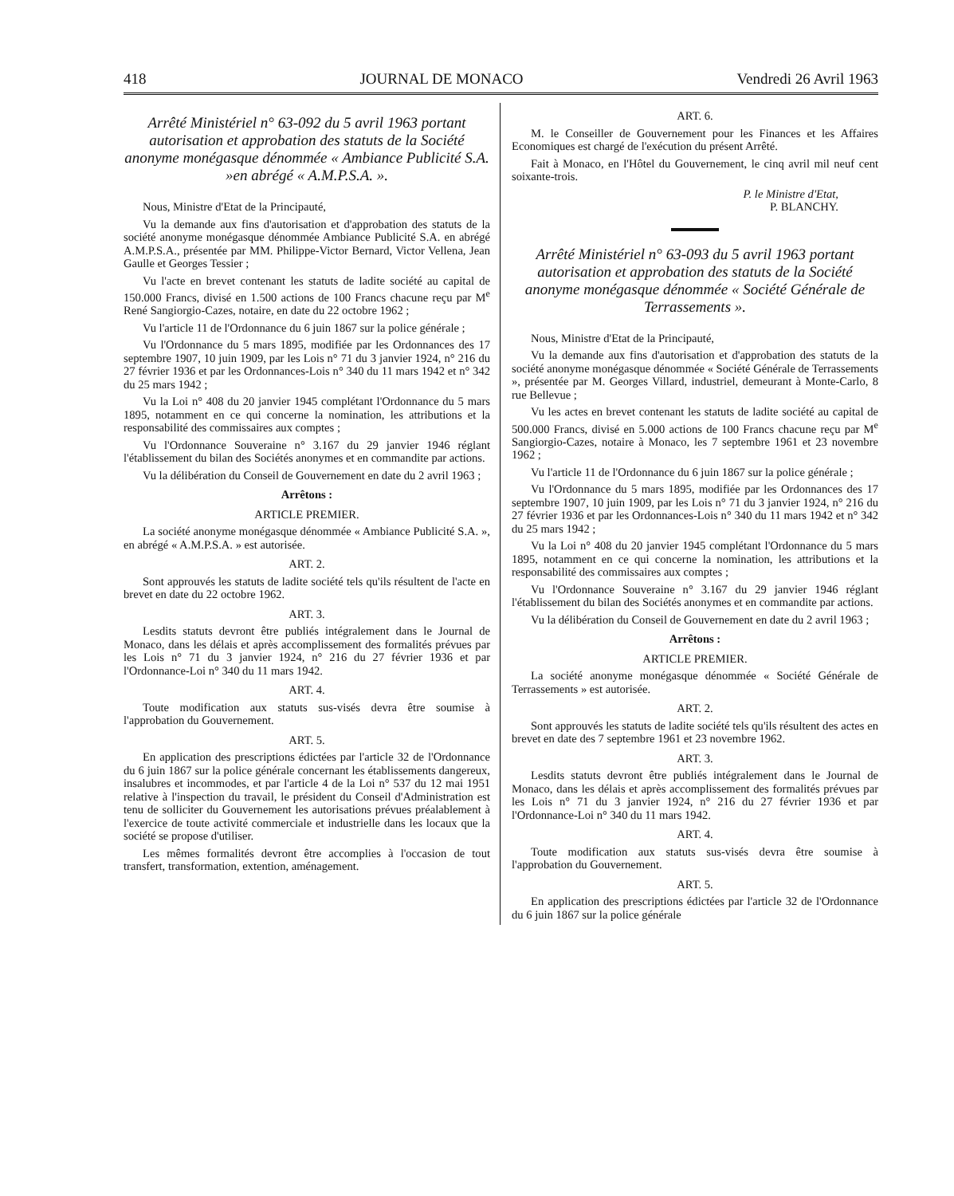418 JOURNAL DE MONACO Vendredi 26 Avril 1963
Arrêté Ministériel n° 63-092 du 5 avril 1963 portant autorisation et approbation des statuts de la Société anonyme monégasque dénommée « Ambiance Publicité S.A. »en abrégé « A.M.P.S.A. ».
Nous, Ministre d'Etat de la Principauté,
Vu la demande aux fins d'autorisation et d'approbation des statuts de la société anonyme monégasque dénommée Ambiance Publicité S.A. en abrégé A.M.P.S.A., présentée par MM. Philippe-Victor Bernard, Victor Vellena, Jean Gaulle et Georges Tessier ;
Vu l'acte en brevet contenant les statuts de ladite société au capital de 150.000 Francs, divisé en 1.500 actions de 100 Francs chacune reçu par M<sup>e</sup> René Sangiorgio-Cazes, notaire, en date du 22 octobre 1962 ;
Vu l'article 11 de l'Ordonnance du 6 juin 1867 sur la police générale ;
Vu l'Ordonnance du 5 mars 1895, modifiée par les Ordonnances des 17 septembre 1907, 10 juin 1909, par les Lois n° 71 du 3 janvier 1924, n° 216 du 27 février 1936 et par les Ordonnances-Lois n° 340 du 11 mars 1942 et n° 342 du 25 mars 1942 ;
Vu la Loi n° 408 du 20 janvier 1945 complétant l'Ordonnance du 5 mars 1895, notamment en ce qui concerne la nomination, les attributions et la responsabilité des commissaires aux comptes ;
Vu l'Ordonnance Souveraine n° 3.167 du 29 janvier 1946 réglant l'établissement du bilan des Sociétés anonymes et en commandite par actions.
Vu la délibération du Conseil de Gouvernement en date du 2 avril 1963 ;
Arrêtons :
ARTICLE PREMIER.
La société anonyme monégasque dénommée « Ambiance Publicité S.A. », en abrégé « A.M.P.S.A. » est autorisée.
ART. 2.
Sont approuvés les statuts de ladite société tels qu'ils résultent de l'acte en brevet en date du 22 octobre 1962.
ART. 3.
Lesdits statuts devront être publiés intégralement dans le Journal de Monaco, dans les délais et après accomplissement des formalités prévues par les Lois n° 71 du 3 janvier 1924, n° 216 du 27 février 1936 et par l'Ordonnance-Loi n° 340 du 11 mars 1942.
ART. 4.
Toute modification aux statuts sus-visés devra être soumise à l'approbation du Gouvernement.
ART. 5.
En application des prescriptions édictées par l'article 32 de l'Ordonnance du 6 juin 1867 sur la police générale concernant les établissements dangereux, insalubres et incommodes, et par l'article 4 de la Loi n° 537 du 12 mai 1951 relative à l'inspection du travail, le président du Conseil d'Administration est tenu de solliciter du Gouvernement les autorisations prévues préalablement à l'exercice de toute activité commerciale et industrielle dans les locaux que la société se propose d'utiliser.
Les mêmes formalités devront être accomplies à l'occasion de tout transfert, transformation, extention, aménagement.
ART. 6.
M. le Conseiller de Gouvernement pour les Finances et les Affaires Economiques est chargé de l'exécution du présent Arrêté.
Fait à Monaco, en l'Hôtel du Gouvernement, le cinq avril mil neuf cent soixante-trois.
P. le Ministre d'Etat,
P. BLANCHY.
Arrêté Ministériel n° 63-093 du 5 avril 1963 portant autorisation et approbation des statuts de la Société anonyme monégasque dénommée « Société Générale de Terrassements ».
Nous, Ministre d'Etat de la Principauté,
Vu la demande aux fins d'autorisation et d'approbation des statuts de la société anonyme monégasque dénommée « Société Générale de Terrassements », présentée par M. Georges Villard, industriel, demeurant à Monte-Carlo, 8 rue Bellevue ;
Vu les actes en brevet contenant les statuts de ladite société au capital de 500.000 Francs, divisé en 5.000 actions de 100 Francs chacune reçu par M<sup>e</sup> Sangiorgio-Cazes, notaire à Monaco, les 7 septembre 1961 et 23 novembre 1962 ;
Vu l'article 11 de l'Ordonnance du 6 juin 1867 sur la police générale ;
Vu l'Ordonnance du 5 mars 1895, modifiée par les Ordonnances des 17 septembre 1907, 10 juin 1909, par les Lois n° 71 du 3 janvier 1924, n° 216 du 27 février 1936 et par les Ordonnances-Lois n° 340 du 11 mars 1942 et n° 342 du 25 mars 1942 ;
Vu la Loi n° 408 du 20 janvier 1945 complétant l'Ordonnance du 5 mars 1895, notamment en ce qui concerne la nomination, les attributions et la responsabilité des commissaires aux comptes ;
Vu l'Ordonnance Souveraine n° 3.167 du 29 janvier 1946 réglant l'établissement du bilan des Sociétés anonymes et en commandite par actions.
Vu la délibération du Conseil de Gouvernement en date du 2 avril 1963 ;
Arrêtons :
ARTICLE PREMIER.
La société anonyme monégasque dénommée « Société Générale de Terrassements » est autorisée.
ART. 2.
Sont approuvés les statuts de ladite société tels qu'ils résultent des actes en brevet en date des 7 septembre 1961 et 23 novembre 1962.
ART. 3.
Lesdits statuts devront être publiés intégralement dans le Journal de Monaco, dans les délais et après accomplissement des formalités prévues par les Lois n° 71 du 3 janvier 1924, n° 216 du 27 février 1936 et par l'Ordonnance-Loi n° 340 du 11 mars 1942.
ART. 4.
Toute modification aux statuts sus-visés devra être soumise à l'approbation du Gouvernement.
ART. 5.
En application des prescriptions édictées par l'article 32 de l'Ordonnance du 6 juin 1867 sur la police générale